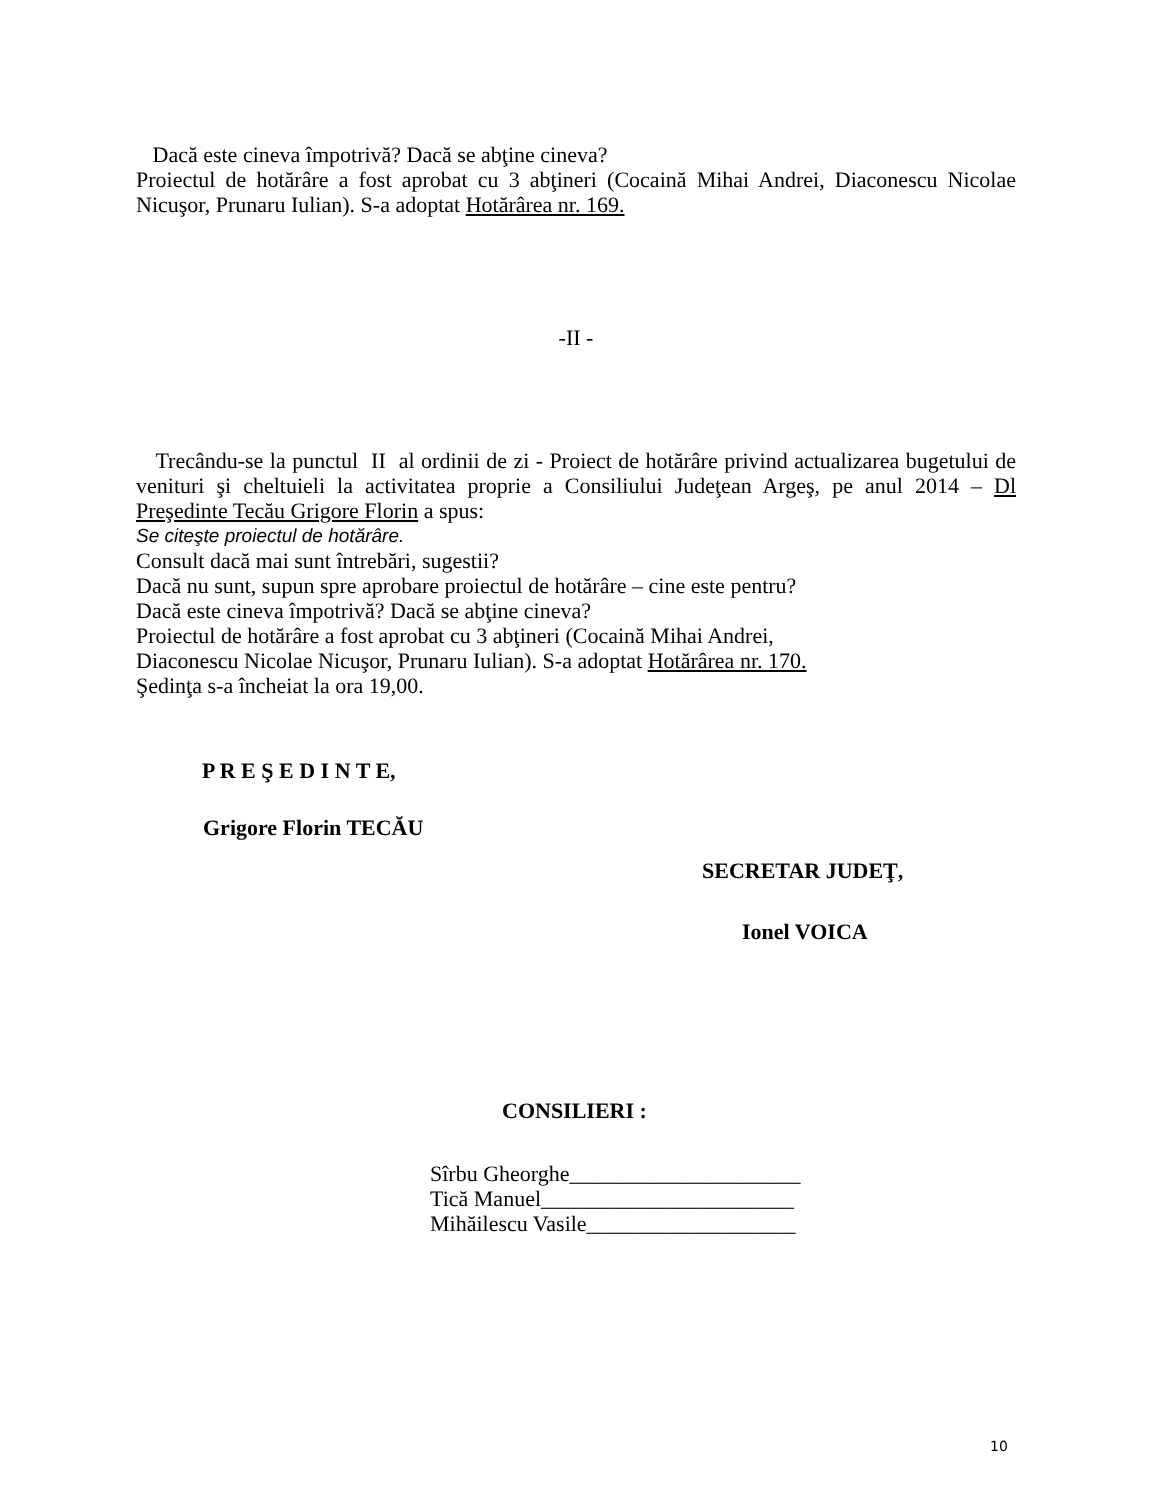Dacă este cineva împotrivă? Dacă se abţine cineva?
Proiectul de hotărâre a fost aprobat cu 3 abţineri (Cocaină Mihai Andrei, Diaconescu Nicolae Nicuşor, Prunaru Iulian). S-a adoptat Hotărârea nr. 169.
-II -
Trecându-se la punctul II al ordinii de zi - Proiect de hotărâre privind actualizarea bugetului de venituri şi cheltuieli la activitatea proprie a Consiliului Judeţean Argeş, pe anul 2014 – Dl Preşedinte Tecău Grigore Florin a spus:
Se citeşte proiectul de hotărâre.
Consult dacă mai sunt întrebări, sugestii?
Dacă nu sunt, supun spre aprobare proiectul de hotărâre – cine este pentru?
Dacă este cineva împotrivă? Dacă se abţine cineva?
Proiectul de hotărâre a fost aprobat cu 3 abţineri (Cocaină Mihai Andrei,
Diaconescu Nicolae Nicuşor, Prunaru Iulian). S-a adoptat Hotărârea nr. 170.
Şedinţa s-a încheiat la ora 19,00.
P R E Ş E D I N T E,
Grigore Florin TECĂU
SECRETAR JUDEŢ,
Ionel VOICA
CONSILIERI :
Sîrbu Gheorghe_____________________
Tică Manuel_______________________
Mihăilescu Vasile___________________
10